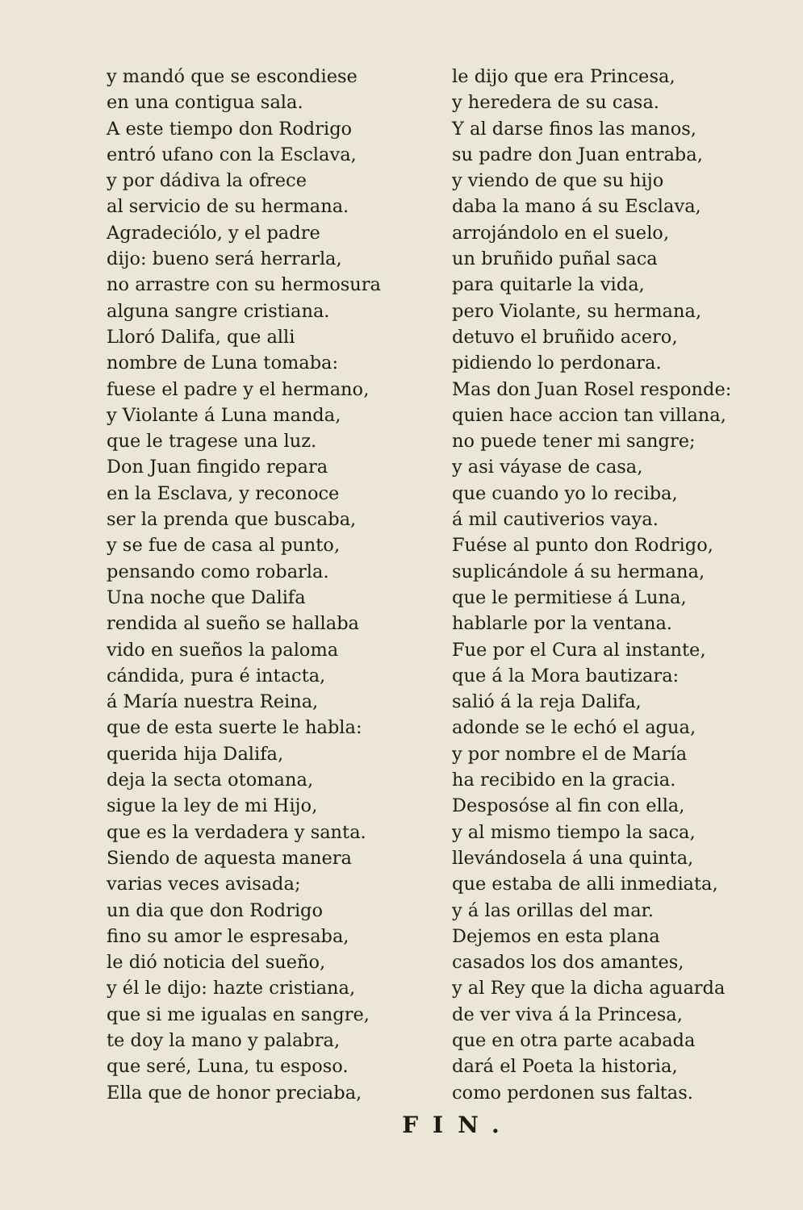y mandó que se escondiese
en una contigua sala.
A este tiempo don Rodrigo
entró ufano con la Esclava,
y por dádiva la ofrece
al servicio de su hermana.
Agradeciólo, y el padre
dijo: bueno será herrarla,
no arrastre con su hermosura
alguna sangre cristiana.
Lloró Dalifa, que alli
nombre de Luna tomaba:
fuese el padre y el hermano,
y Violante á Luna manda,
que le tragese una luz.
Don Juan fingido repara
en la Esclava, y reconoce
ser la prenda que buscaba,
y se fue de casa al punto,
pensando como robarla.
Una noche que Dalifa
rendida al sueño se hallaba
vido en sueños la paloma
cándida, pura é intacta,
á María nuestra Reina,
que de esta suerte le habla:
querida hija Dalifa,
deja la secta otomana,
sigue la ley de mi Hijo,
que es la verdadera y santa.
Siendo de aquesta manera
varias veces avisada;
un dia que don Rodrigo
fino su amor le espresaba,
le dió noticia del sueño,
y él le dijo: hazte cristiana,
que si me igualas en sangre,
te doy la mano y palabra,
que seré, Luna, tu esposo.
Ella que de honor preciaba,
le dijo que era Princesa,
y heredera de su casa.
Y al darse finos las manos,
su padre don Juan entraba,
y viendo de que su hijo
daba la mano á su Esclava,
arrojándolo en el suelo,
un bruñido puñal saca
para quitarle la vida,
pero Violante, su hermana,
detuvo el bruñido acero,
pidiendo lo perdonara.
Mas don Juan Rosel responde:
quien hace accion tan villana,
no puede tener mi sangre;
y asi váyase de casa,
que cuando yo lo reciba,
á mil cautiverios vaya.
Fuése al punto don Rodrigo,
suplicándole á su hermana,
que le permitiese á Luna,
hablarle por la ventana.
Fue por el Cura al instante,
que á la Mora bautizara:
salió á la reja Dalifa,
adonde se le echó el agua,
y por nombre el de María
ha recibido en la gracia.
Desposóse al fin con ella,
y al mismo tiempo la saca,
llevándosela á una quinta,
que estaba de alli inmediata,
y á las orillas del mar.
Dejemos en esta plana
casados los dos amantes,
y al Rey que la dicha aguarda
de ver viva á la Princesa,
que en otra parte acabada
dará el Poeta la historia,
como perdonen sus faltas.
FIN.